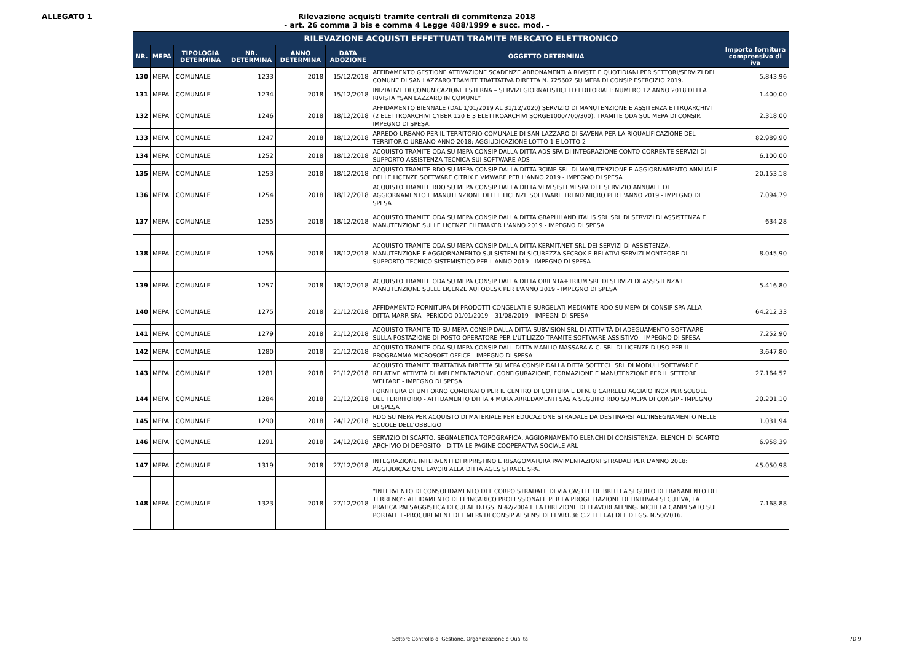ALLEGATO 1 Rilevazione acquisti tramite centrali di commitenza 2018
- art. 26 comma 3 bis e comma 4 Legge 488/1999 e succ. mod. -
| RILEVAZIONE ACQUISTI EFFETTUATI TRAMITE MERCATO ELETTRONICO | | | | | | | |
| --- | --- | --- | --- | --- | --- | --- | --- |
| NR. | MEPA | TIPOLOGIA DETERMINA | NR. DETERMINA | ANNO DETERMINA | DATA ADOZIONE | OGGETTO DETERMINA | Importo fornitura comprensivo di iva |
| 130 | MEPA | COMUNALE | 1233 | 2018 | 15/12/2018 | AFFIDAMENTO GESTIONE ATTIVAZIONE SCADENZE ABBONAMENTI A RIVISTE E QUOTIDIANI PER SETTORI/SERVIZI DEL COMUNE DI SAN LAZZARO TRAMITE TRATTATIVA DIRETTA N. 725602 SU MEPA DI CONSIP ESERCIZIO 2019. | 5.843,96 |
| 131 | MEPA | COMUNALE | 1234 | 2018 | 15/12/2018 | INIZIATIVE DI COMUNICAZIONE ESTERNA – SERVIZI GIORNALISTICI ED EDITORIALI: NUMERO 12 ANNO 2018 DELLA RIVISTA “SAN LAZZARO IN COMUNE” | 1.400,00 |
| 132 | MEPA | COMUNALE | 1246 | 2018 | 18/12/2018 | AFFIDAMENTO BIENNALE (DAL 1/01/2019 AL 31/12/2020) SERVIZIO DI MANUTENZIONE E ASSITENZA ETTROARCHIVI (2 ELETTROARCHIVI CYBER 120 E 3 ELETTROARCHIVI SORGE1000/700/300). TRAMITE ODA SUL MEPA DI CONSIP. IMPEGNO DI SPESA. | 2.318,00 |
| 133 | MEPA | COMUNALE | 1247 | 2018 | 18/12/2018 | ARREDO URBANO PER IL TERRITORIO COMUNALE DI SAN LAZZARO DI SAVENA PER LA RIQUALIFICAZIONE DEL TERRITORIO URBANO ANNO 2018: AGGIUDICAZIONE LOTTO 1 E LOTTO 2 | 82.989,90 |
| 134 | MEPA | COMUNALE | 1252 | 2018 | 18/12/2018 | ACQUISTO TRAMITE ODA SU MEPA CONSIP DALLA DITTA ADS SPA DI INTEGRAZIONE CONTO CORRENTE SERVIZI DI SUPPORTO ASSISTENZA TECNICA SUI SOFTWARE ADS | 6.100,00 |
| 135 | MEPA | COMUNALE | 1253 | 2018 | 18/12/2018 | ACQUISTO TRAMITE RDO SU MEPA CONSIP DALLA DITTA 3CIME SRL DI MANUTENZIONE E AGGIORNAMENTO ANNUALE DELLE LICENZE SOFTWARE CITRIX E VMWARE PER L'ANNO 2019 - IMPEGNO DI SPESA | 20.153,18 |
| 136 | MEPA | COMUNALE | 1254 | 2018 | 18/12/2018 | ACQUISTO TRAMITE RDO SU MEPA CONSIP DALLA DITTA VEM SISTEMI SPA DEL SERVIZIO ANNUALE DI AGGIORNAMENTO E MANUTENZIONE DELLE LICENZE SOFTWARE TREND MICRO PER L'ANNO 2019 - IMPEGNO DI SPESA | 7.094,79 |
| 137 | MEPA | COMUNALE | 1255 | 2018 | 18/12/2018 | ACQUISTO TRAMITE ODA SU MEPA CONSIP DALLA DITTA GRAPHILAND ITALIS SRL SRL DI SERVIZI DI ASSISTENZA E MANUTENZIONE SULLE LICENZE FILEMAKER L'ANNO 2019 - IMPEGNO DI SPESA | 634,28 |
| 138 | MEPA | COMUNALE | 1256 | 2018 | 18/12/2018 | ACQUISTO TRAMITE ODA SU MEPA CONSIP DALLA DITTA KERMIT.NET SRL DEI SERVIZI DI ASSISTENZA, MANUTENZIONE E AGGIORNAMENTO SUI SISTEMI DI SICUREZZA SECBOX E RELATIVI SERVIZI MONTEORE DI SUPPORTO TECNICO SISTEMISTICO PER L'ANNO 2019 - IMPEGNO DI SPESA | 8.045,90 |
| 139 | MEPA | COMUNALE | 1257 | 2018 | 18/12/2018 | ACQUISTO TRAMITE ODA SU MEPA CONSIP DALLA DITTA ORIENTA+TRIUM SRL DI SERVIZI DI ASSISTENZA E MANUTENZIONE SULLE LICENZE AUTODESK PER L'ANNO 2019 - IMPEGNO DI SPESA | 5.416,80 |
| 140 | MEPA | COMUNALE | 1275 | 2018 | 21/12/2018 | AFFIDAMENTO FORNITURA DI PRODOTTI CONGELATI E SURGELATI MEDIANTE RDO SU MEPA DI CONSIP SPA ALLA DITTA MARR SPA– PERIODO 01/01/2019 – 31/08/2019 – IMPEGNI DI SPESA | 64.212,33 |
| 141 | MEPA | COMUNALE | 1279 | 2018 | 21/12/2018 | ACQUISTO TRAMITE TD SU MEPA CONSIP DALLA DITTA SUBVISION SRL DI ATTIVITÀ DI ADEGUAMENTO SOFTWARE SULLA POSTAZIONE DI POSTO OPERATORE PER L'UTILIZZO TRAMITE SOFTWARE ASSISTIVO - IMPEGNO DI SPESA | 7.252,90 |
| 142 | MEPA | COMUNALE | 1280 | 2018 | 21/12/2018 | ACQUISTO TRAMITE ODA SU MEPA CONSIP DALL DITTA MANLIO MASSARA & C. SRL DI LICENZE D'USO PER IL PROGRAMMA MICROSOFT OFFICE - IMPEGNO DI SPESA | 3.647,80 |
| 143 | MEPA | COMUNALE | 1281 | 2018 | 21/12/2018 | ACQUISTO TRAMITE TRATTATIVA DIRETTA SU MEPA CONSIP DALLA DITTA SOFTECH SRL DI MODULI SOFTWARE E RELATIVE ATTIVITÀ DI IMPLEMENTAZIONE, CONFIGURAZIONE, FORMAZIONE E MANUTENZIONE PER IL SETTORE WELFARE - IMPEGNO DI SPESA | 27.164,52 |
| 144 | MEPA | COMUNALE | 1284 | 2018 | 21/12/2018 | FORNITURA DI UN FORNO COMBINATO PER IL CENTRO DI COTTURA E DI N. 8 CARRELLI ACCIAIO INOX PER SCUOLE DEL TERRITORIO - AFFIDAMENTO DITTA 4 MURA ARREDAMENTI SAS A SEGUITO RDO SU MEPA DI CONSIP - IMPEGNO DI SPESA | 20.201,10 |
| 145 | MEPA | COMUNALE | 1290 | 2018 | 24/12/2018 | RDO SU MEPA PER ACQUISTO DI MATERIALE PER EDUCAZIONE STRADALE DA DESTINARSI ALL'INSEGNAMENTO NELLE SCUOLE DELL'OBBLIGO | 1.031,94 |
| 146 | MEPA | COMUNALE | 1291 | 2018 | 24/12/2018 | SERVIZIO DI SCARTO, SEGNALETICA TOPOGRAFICA, AGGIORNAMENTO ELENCHI DI CONSISTENZA, ELENCHI DI SCARTO ARCHIVIO DI DEPOSITO - DITTA LE PAGINE COOPERATIVA SOCIALE ARL | 6.958,39 |
| 147 | MEPA | COMUNALE | 1319 | 2018 | 27/12/2018 | INTEGRAZIONE INTERVENTI DI RIPRISTINO E RISAGOMATURA PAVIMENTAZIONI STRADALI PER L'ANNO 2018: AGGIUDICAZIONE LAVORI ALLA DITTA AGES STRADE SPA. | 45.050,98 |
| 148 | MEPA | COMUNALE | 1323 | 2018 | 27/12/2018 | “INTERVENTO DI CONSOLIDAMENTO DEL CORPO STRADALE DI VIA CASTEL DE BRITTI A SEGUITO DI FRANAMENTO DEL TERRENO”: AFFIDAMENTO DELL'INCARICO PROFESSIONALE PER LA PROGETTAZIONE DEFINITIVA-ESECUTIVA, LA PRATICA PAESAGGISTICA DI CUI AL D.LGS. N.42/2004 E LA DIREZIONE DEI LAVORI ALL'ING. MICHELA CAMPESATO SUL PORTALE E-PROCUREMENT DEL MEPA DI CONSIP AI SENSI DELL'ART.36 C.2 LETT.A) DEL D.LGS. N.50/2016. | 7.168,88 |
Settore Controllo di Gestione, Organizzazione e Qualità 7DI9